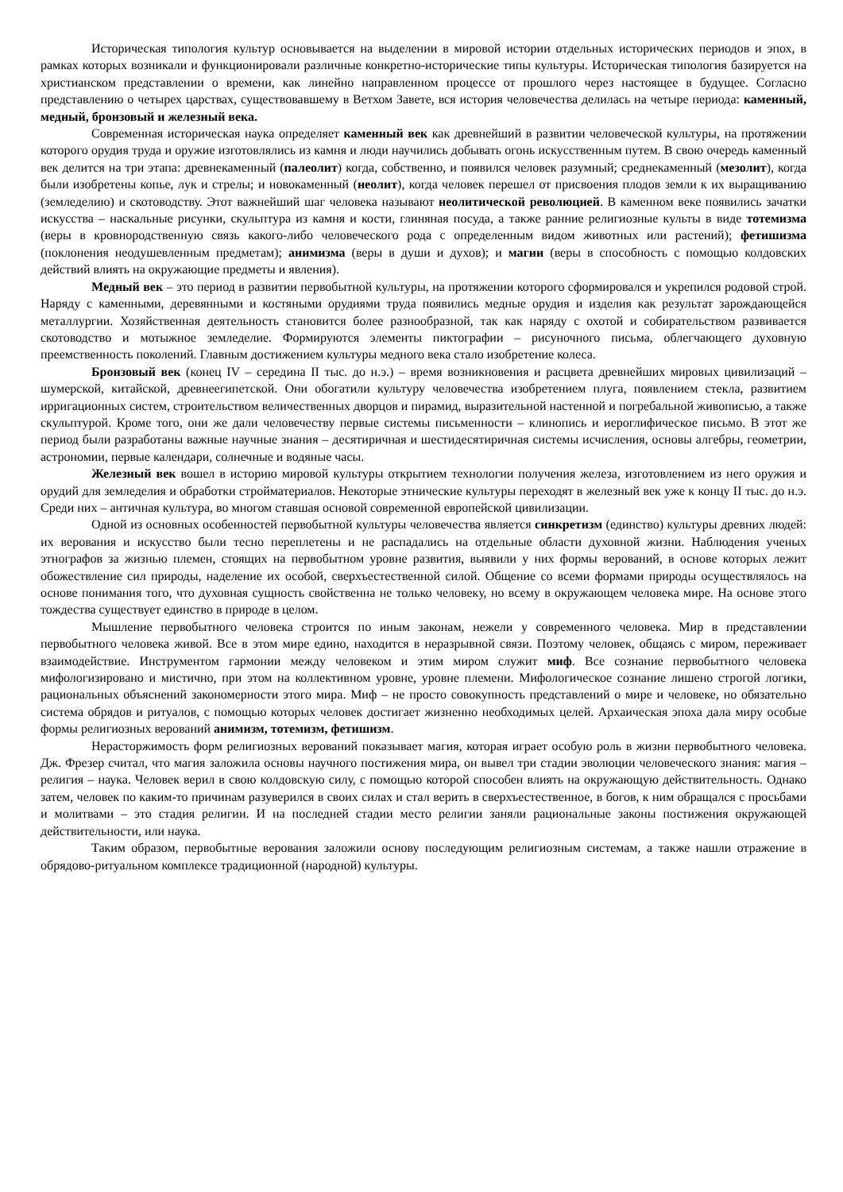Историческая типология культур основывается на выделении в мировой истории отдельных исторических периодов и эпох, в рамках которых возникали и функционировали различные конкретно-исторические типы культуры. Историческая типология базируется на христианском представлении о времени, как линейно направленном процессе от прошлого через настоящее в будущее. Согласно представлению о четырех царствах, существовавшему в Ветхом Завете, вся история человечества делилась на четыре периода: каменный, медный, бронзовый и железный века.
Современная историческая наука определяет каменный век как древнейший в развитии человеческой культуры, на протяжении которого орудия труда и оружие изготовлялись из камня и люди научились добывать огонь искусственным путем. В свою очередь каменный век делится на три этапа: древнекаменный (палеолит) когда, собственно, и появился человек разумный; среднекаменный (мезолит), когда были изобретены копье, лук и стрелы; и новокаменный (неолит), когда человек перешел от присвоения плодов земли к их выращиванию (земледелию) и скотоводству. Этот важнейший шаг человека называют неолитической революцией. В каменном веке появились зачатки искусства – наскальные рисунки, скульптура из камня и кости, глиняная посуда, а также ранние религиозные культы в виде тотемизма (веры в кровнородственную связь какого-либо человеческого рода с определенным видом животных или растений); фетишизма (поклонения неодушевленным предметам); анимизма (веры в души и духов); и магии (веры в способность с помощью колдовских действий влиять на окружающие предметы и явления).
Медный век – это период в развитии первобытной культуры, на протяжении которого сформировался и укрепился родовой строй. Наряду с каменными, деревянными и костяными орудиями труда появились медные орудия и изделия как результат зарождающейся металлургии. Хозяйственная деятельность становится более разнообразной, так как наряду с охотой и собирательством развивается скотоводство и мотыжное земледелие. Формируются элементы пиктографии – рисуночного письма, облегчающего духовную преемственность поколений. Главным достижением культуры медного века стало изобретение колеса.
Бронзовый век (конец IV – середина II тыс. до н.э.) – время возникновения и расцвета древнейших мировых цивилизаций – шумерской, китайской, древнеегипетской. Они обогатили культуру человечества изобретением плуга, появлением стекла, развитием ирригационных систем, строительством величественных дворцов и пирамид, выразительной настенной и погребальной живописью, а также скульптурой. Кроме того, они же дали человечеству первые системы письменности – клинопись и иероглифическое письмо. В этот же период были разработаны важные научные знания – десятиричная и шестидесятиричная системы исчисления, основы алгебры, геометрии, астрономии, первые календари, солнечные и водяные часы.
Железный век вошел в историю мировой культуры открытием технологии получения железа, изготовлением из него оружия и орудий для земледелия и обработки стройматериалов. Некоторые этнические культуры переходят в железный век уже к концу II тыс. до н.э. Среди них – античная культура, во многом ставшая основой современной европейской цивилизации.
Одной из основных особенностей первобытной культуры человечества является синкретизм (единство) культуры древних людей: их верования и искусство были тесно переплетены и не распадались на отдельные области духовной жизни. Наблюдения ученых этнографов за жизнью племен, стоящих на первобытном уровне развития, выявили у них формы верований, в основе которых лежит обожествление сил природы, наделение их особой, сверхъестественной силой. Общение со всеми формами природы осуществлялось на основе понимания того, что духовная сущность свойственна не только человеку, но всему в окружающем человека мире. На основе этого тождества существует единство в природе в целом.
Мышление первобытного человека строится по иным законам, нежели у современного человека. Мир в представлении первобытного человека живой. Все в этом мире едино, находится в неразрывной связи. Поэтому человек, общаясь с миром, переживает взаимодействие. Инструментом гармонии между человеком и этим миром служит миф. Все сознание первобытного человека мифологизировано и мистично, при этом на коллективном уровне, уровне племени. Мифологическое сознание лишено строгой логики, рациональных объяснений закономерности этого мира. Миф – не просто совокупность представлений о мире и человеке, но обязательно система обрядов и ритуалов, с помощью которых человек достигает жизненно необходимых целей. Архаическая эпоха дала миру особые формы религиозных верований анимизм, тотемизм, фетишизм.
Нерасторжимость форм религиозных верований показывает магия, которая играет особую роль в жизни первобытного человека. Дж. Фрезер считал, что магия заложила основы научного постижения мира, он вывел три стадии эволюции человеческого знания: магия – религия – наука. Человек верил в свою колдовскую силу, с помощью которой способен влиять на окружающую действительность. Однако затем, человек по каким-то причинам разуверился в своих силах и стал верить в сверхъестественное, в богов, к ним обращался с просьбами и молитвами – это стадия религии. И на последней стадии место религии заняли рациональные законы постижения окружающей действительности, или наука.
Таким образом, первобытные верования заложили основу последующим религиозным системам, а также нашли отражение в обрядово-ритуальном комплексе традиционной (народной) культуры.